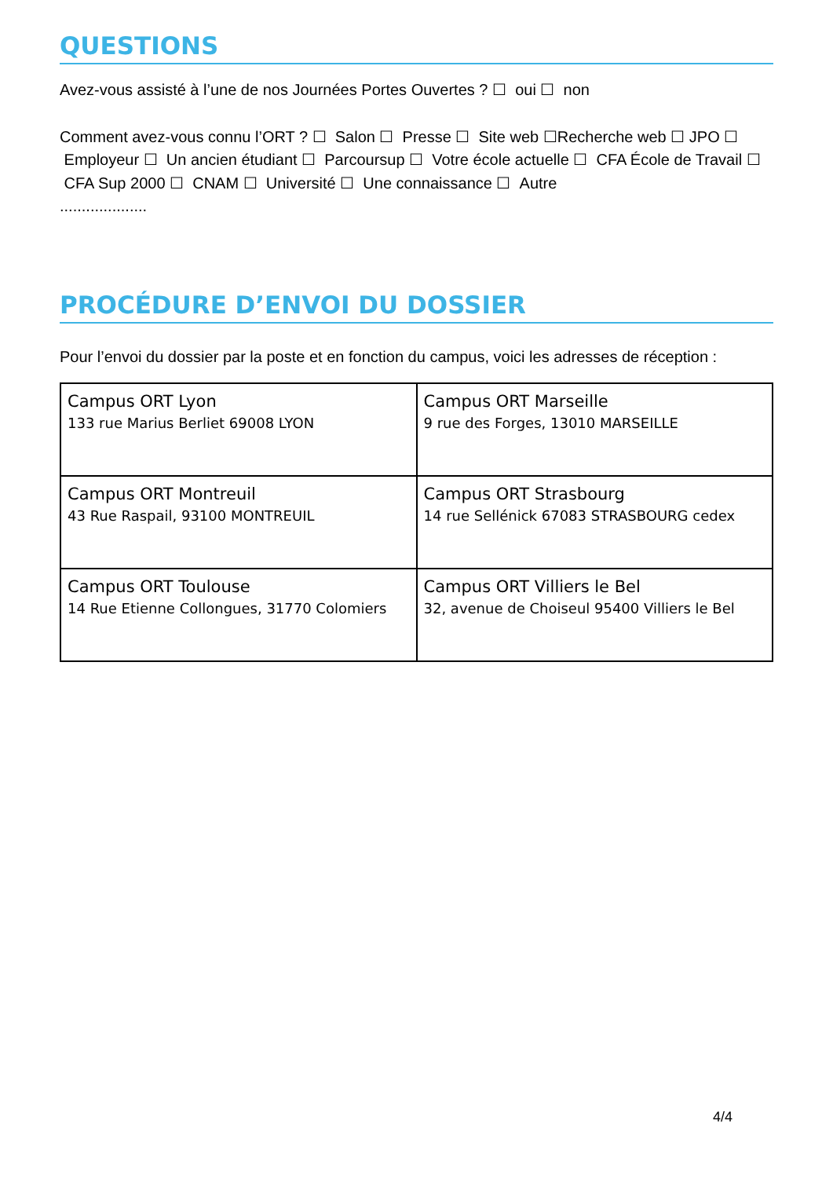QUESTIONS
Avez-vous assisté à l’une de nos Journées Portes Ouvertes ? ☐ oui ☐ non
Comment avez-vous connu l’ORT ? ☐ Salon ☐ Presse ☐ Site web ☐Recherche web ☐ JPO ☐ Employeur ☐ Un ancien étudiant ☐ Parcoursup ☐ Votre école actuelle ☐ CFA École de Travail ☐ CFA Sup 2000 ☐ CNAM ☐ Université ☐ Une connaissance ☐ Autre
....................
PROCÉDURE D’ENVOI DU DOSSIER
Pour l’envoi du dossier par la poste et en fonction du campus, voici les adresses de réception :
| Campus ORT Lyon 133 rue Marius Berliet 69008 LYON | Campus ORT Marseille 9 rue des Forges, 13010 MARSEILLE |
| Campus ORT Montreuil 43 Rue Raspail, 93100 MONTREUIL | Campus ORT Strasbourg 14 rue Sellénick 67083 STRASBOURG cedex |
| Campus ORT Toulouse 14 Rue Etienne Collongues, 31770 Colomiers | Campus ORT Villiers le Bel 32, avenue de Choiseul 95400 Villiers le Bel |
4/4